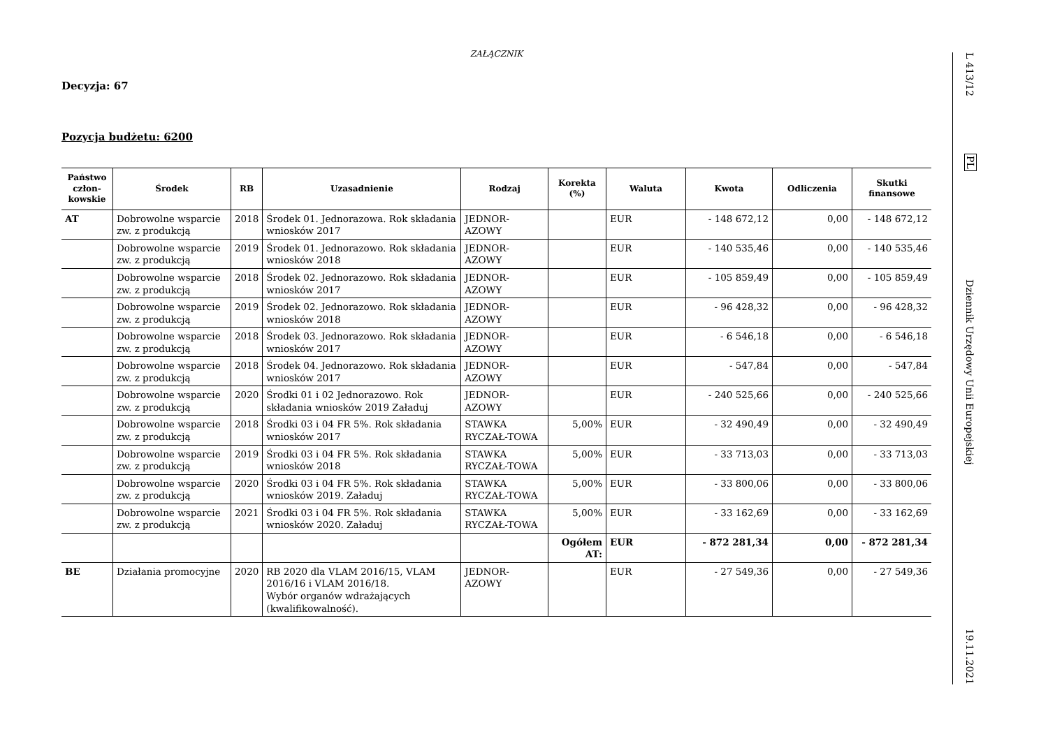ZAŁĄCZNIK
Decyzja: 67
Pozycja budżetu: 6200
| Państwo człon-kowskie | Środek | RB | Uzasadnienie | Rodzaj | Korekta (%) | Waluta | Kwota | Odliczenia | Skutki finansowe |
| --- | --- | --- | --- | --- | --- | --- | --- | --- | --- |
| AT | Dobrowolne wsparcie zw. z produkcją | 2018 | Środek 01. Jednorazowa. Rok składania wniosków 2017 | JEDNOR-AZOWY | | EUR | - 148 672,12 | 0,00 | - 148 672,12 |
| | Dobrowolne wsparcie zw. z produkcją | 2019 | Środek 01. Jednorazowo. Rok składania wniosków 2018 | JEDNOR-AZOWY | | EUR | - 140 535,46 | 0,00 | - 140 535,46 |
| | Dobrowolne wsparcie zw. z produkcją | 2018 | Środek 02. Jednorazowo. Rok składania wniosków 2017 | JEDNOR-AZOWY | | EUR | - 105 859,49 | 0,00 | - 105 859,49 |
| | Dobrowolne wsparcie zw. z produkcją | 2019 | Środek 02. Jednorazowo. Rok składania wniosków 2018 | JEDNOR-AZOWY | | EUR | - 96 428,32 | 0,00 | - 96 428,32 |
| | Dobrowolne wsparcie zw. z produkcją | 2018 | Środek 03. Jednorazowo. Rok składania wniosków 2017 | JEDNOR-AZOWY | | EUR | - 6 546,18 | 0,00 | - 6 546,18 |
| | Dobrowolne wsparcie zw. z produkcją | 2018 | Środek 04. Jednorazowo. Rok składania wniosków 2017 | JEDNOR-AZOWY | | EUR | - 547,84 | 0,00 | - 547,84 |
| | Dobrowolne wsparcie zw. z produkcją | 2020 | Środki 01 i 02 Jednorazowo. Rok składania wniosków 2019 Załaduj | JEDNOR-AZOWY | | EUR | - 240 525,66 | 0,00 | - 240 525,66 |
| | Dobrowolne wsparcie zw. z produkcją | 2018 | Środki 03 i 04 FR 5%. Rok składania wniosków 2017 | STAWKA RYCZAŁ-TOWA | 5,00% | EUR | - 32 490,49 | 0,00 | - 32 490,49 |
| | Dobrowolne wsparcie zw. z produkcją | 2019 | Środki 03 i 04 FR 5%. Rok składania wniosków 2018 | STAWKA RYCZAŁ-TOWA | 5,00% | EUR | - 33 713,03 | 0,00 | - 33 713,03 |
| | Dobrowolne wsparcie zw. z produkcją | 2020 | Środki 03 i 04 FR 5%. Rok składania wniosków 2019. Załaduj | STAWKA RYCZAŁ-TOWA | 5,00% | EUR | - 33 800,06 | 0,00 | - 33 800,06 |
| | Dobrowolne wsparcie zw. z produkcją | 2021 | Środki 03 i 04 FR 5%. Rok składania wniosków 2020. Załaduj | STAWKA RYCZAŁ-TOWA | 5,00% | EUR | - 33 162,69 | 0,00 | - 33 162,69 |
| | | | | | Ogółem AT: | EUR | - 872 281,34 | 0,00 | - 872 281,34 |
| BE | Działania promocyjne | 2020 | RB 2020 dla VLAM 2016/15, VLAM 2016/16 i VLAM 2016/18. Wybór organów wdrażających (kwalifikowalność). | JEDNOR-AZOWY | | EUR | - 27 549,36 | 0,00 | - 27 549,36 |
L 413/12
PL
Dziennik Urzędowy Unii Europejskiej
19.11.2021